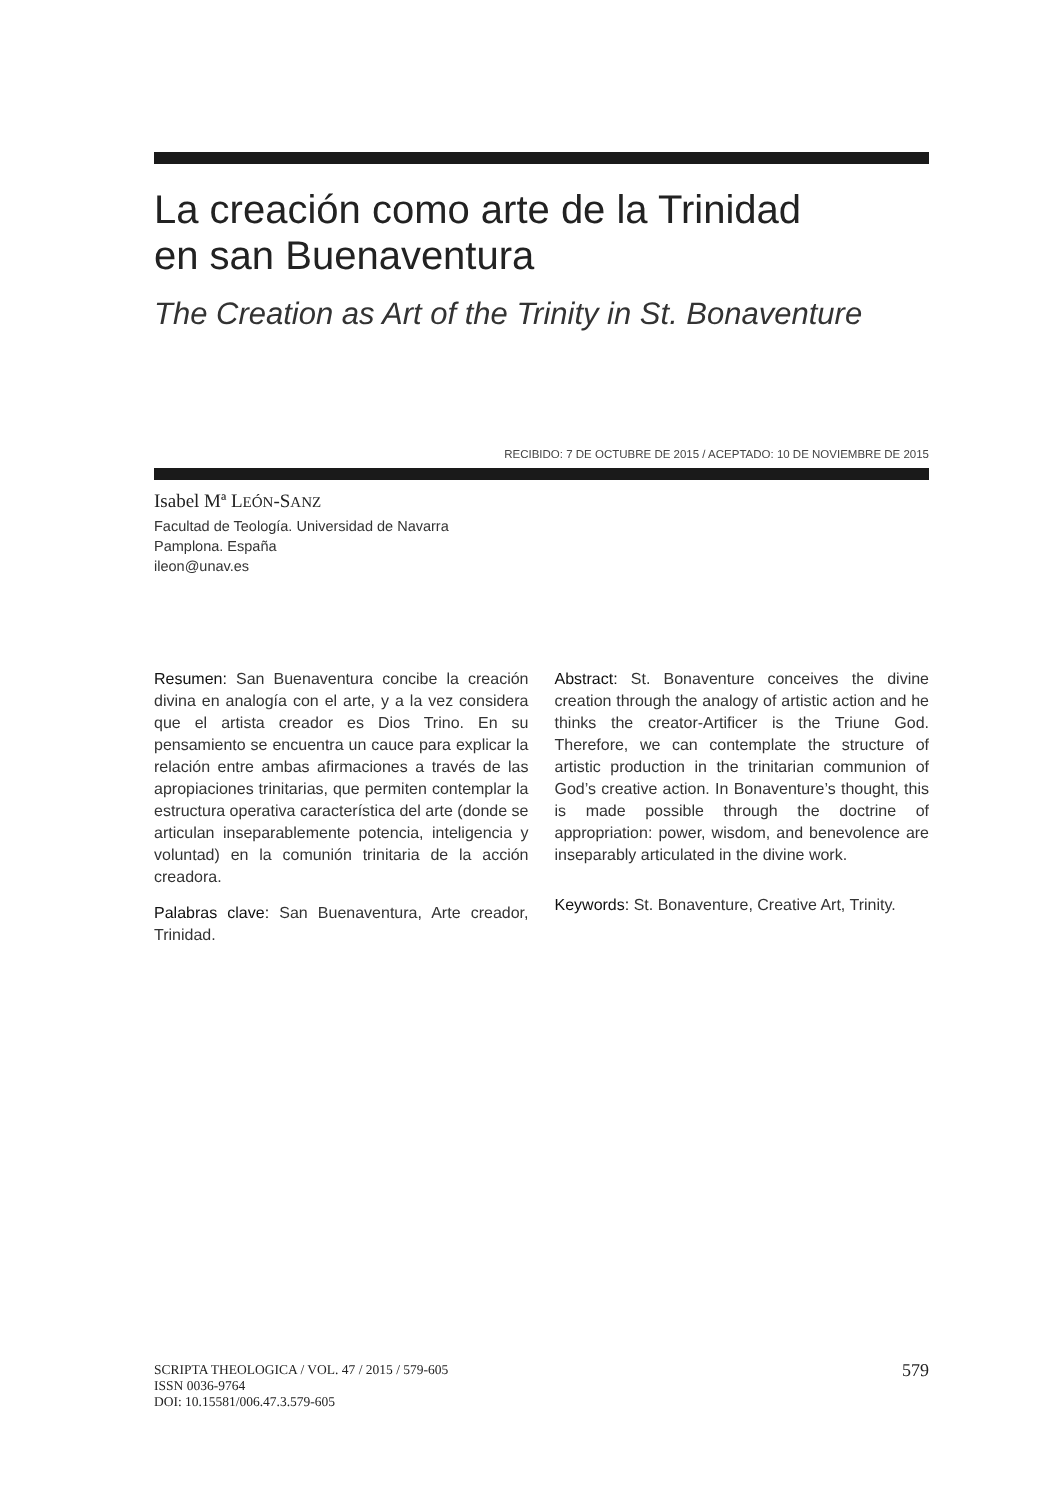La creación como arte de la Trinidad
en san Buenaventura
The Creation as Art of the Trinity in St. Bonaventure
RECIBIDO: 7 DE OCTUBRE DE 2015 / ACEPTADO: 10 DE NOVIEMBRE DE 2015
Isabel Mª LEÓN-SANZ
Facultad de Teología. Universidad de Navarra
Pamplona. España
ileon@unav.es
Resumen: San Buenaventura concibe la creación divina en analogía con el arte, y a la vez considera que el artista creador es Dios Trino. En su pensamiento se encuentra un cauce para explicar la relación entre ambas afirmaciones a través de las apropiaciones trinitarias, que permiten contemplar la estructura operativa característica del arte (donde se articulan inseparablemente potencia, inteligencia y voluntad) en la comunión trinitaria de la acción creadora.
Palabras clave: San Buenaventura, Arte creador, Trinidad.
Abstract: St. Bonaventure conceives the divine creation through the analogy of artistic action and he thinks the creator-Artificer is the Triune God. Therefore, we can contemplate the structure of artistic production in the trinitarian communion of God’s creative action. In Bonaventure’s thought, this is made possible through the doctrine of appropriation: power, wisdom, and benevolence are inseparably articulated in the divine work.
Keywords: St. Bonaventure, Creative Art, Trinity.
SCRIPTA THEOLOGICA / VOL. 47 / 2015 / 579-605
ISSN 0036-9764
DOI: 10.15581/006.47.3.579-605
579